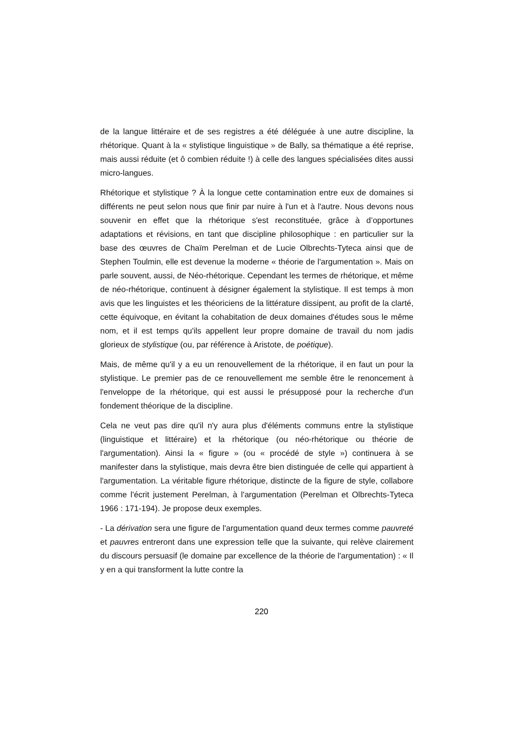de la langue littéraire et de ses registres a été déléguée à une autre discipline, la rhétorique. Quant à la « stylistique linguistique » de Bally, sa thématique a été reprise, mais aussi réduite (et ô combien réduite !) à celle des langues spécialisées dites aussi micro-langues.
Rhétorique et stylistique ? À la longue cette contamination entre eux de domaines si différents ne peut selon nous que finir par nuire à l'un et à l'autre. Nous devons nous souvenir en effet que la rhétorique s'est reconstituée, grâce à d’opportunes adaptations et révisions, en tant que discipline philosophique : en particulier sur la base des œuvres de Chaïm Perelman et de Lucie Olbrechts-Tyteca ainsi que de Stephen Toulmin, elle est devenue la moderne « théorie de l'argumentation ». Mais on parle souvent, aussi, de Néo-rhétorique. Cependant les termes de rhétorique, et même de néo-rhétorique, continuent à désigner également la stylistique. Il est temps à mon avis que les linguistes et les théoriciens de la littérature dissipent, au profit de la clarté, cette équivoque, en évitant la cohabitation de deux domaines d'études sous le même nom, et il est temps qu'ils appellent leur propre domaine de travail du nom jadis glorieux de stylistique (ou, par référence à Aristote, de poétique).
Mais, de même qu'il y a eu un renouvellement de la rhétorique, il en faut un pour la stylistique. Le premier pas de ce renouvellement me semble être le renoncement à l'enveloppe de la rhétorique, qui est aussi le présupposé pour la recherche d'un fondement théorique de la discipline.
Cela ne veut pas dire qu'il n'y aura plus d'éléments communs entre la stylistique (linguistique et littéraire) et la rhétorique (ou néo-rhétorique ou théorie de l'argumentation). Ainsi la « figure » (ou « procédé de style ») continuera à se manifester dans la stylistique, mais devra être bien distinguée de celle qui appartient à l'argumentation. La véritable figure rhétorique, distincte de la figure de style, collabore comme l'écrit justement Perelman, à l'argumentation (Perelman et Olbrechts-Tyteca 1966 : 171-194). Je propose deux exemples.
- La dérivation sera une figure de l'argumentation quand deux termes comme pauvreté et pauvres entreront dans une expression telle que la suivante, qui relève clairement du discours persuasif (le domaine par excellence de la théorie de l'argumentation) : « Il y en a qui transforment la lutte contre la
220